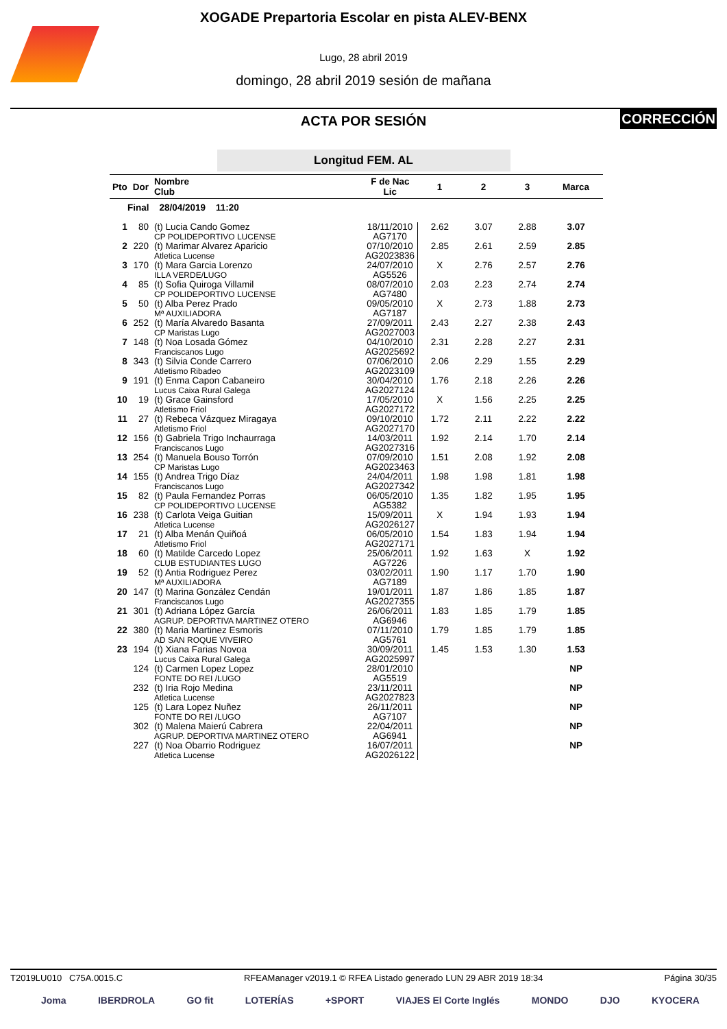XOGADE Prepartoria Escolar en pista ALEV-BENX
Lugo, 28 abril 2019
domingo, 28 abril 2019 sesión de mañana
ACTA POR SESIÓN
CORRECCIÓN
Longitud FEM. AL
| Pto | Dor | Nombre Club | F de Nac Lic | 1 | 2 | 3 | Marca |
| --- | --- | --- | --- | --- | --- | --- | --- |
| Final 28/04/2019 11:20 | | | | | | | |
| 1 | 80 | (t) Lucia Cando Gomez CP POLIDEPORTIVO LUCENSE | 18/11/2010 AG7170 | 2.62 | 3.07 | 2.88 | 3.07 |
| 2 | 220 | (t) Marimar Alvarez Aparicio Atletica Lucense | 07/10/2010 AG2023836 | 2.85 | 2.61 | 2.59 | 2.85 |
| 3 | 170 | (t) Mara Garcia Lorenzo ILLA VERDE/LUGO | 24/07/2010 AG5526 | X | 2.76 | 2.57 | 2.76 |
| 4 | 85 | (t) Sofia Quiroga Villamil CP POLIDEPORTIVO LUCENSE | 08/07/2010 AG7480 | 2.03 | 2.23 | 2.74 | 2.74 |
| 5 | 50 | (t) Alba Perez Prado Mª AUXILIADORA | 09/05/2010 AG7187 | X | 2.73 | 1.88 | 2.73 |
| 6 | 252 | (t) María Alvaredo Basanta CP Maristas Lugo | 27/09/2011 AG2027003 | 2.43 | 2.27 | 2.38 | 2.43 |
| 7 | 148 | (t) Noa Losada Gómez Franciscanos Lugo | 04/10/2010 AG2025692 | 2.31 | 2.28 | 2.27 | 2.31 |
| 8 | 343 | (t) Silvia Conde Carrero Atletismo Ribadeo | 07/06/2010 AG2023109 | 2.06 | 2.29 | 1.55 | 2.29 |
| 9 | 191 | (t) Enma Capon Cabaneiro Lucus Caixa Rural Galega | 30/04/2010 AG2027124 | 1.76 | 2.18 | 2.26 | 2.26 |
| 10 | 19 | (t) Grace Gainsford Atletismo Friol | 17/05/2010 AG2027172 | X | 1.56 | 2.25 | 2.25 |
| 11 | 27 | (t) Rebeca Vázquez Miragaya Atletismo Friol | 09/10/2010 AG2027170 | 1.72 | 2.11 | 2.22 | 2.22 |
| 12 | 156 | (t) Gabriela Trigo Inchaurraga Franciscanos Lugo | 14/03/2011 AG2027316 | 1.92 | 2.14 | 1.70 | 2.14 |
| 13 | 254 | (t) Manuela Bouso Torrón CP Maristas Lugo | 07/09/2010 AG2023463 | 1.51 | 2.08 | 1.92 | 2.08 |
| 14 | 155 | (t) Andrea Trigo Díaz Franciscanos Lugo | 24/04/2011 AG2027342 | 1.98 | 1.98 | 1.81 | 1.98 |
| 15 | 82 | (t) Paula Fernandez Porras CP POLIDEPORTIVO LUCENSE | 06/05/2010 AG5382 | 1.35 | 1.82 | 1.95 | 1.95 |
| 16 | 238 | (t) Carlota Veiga Guitian Atletica Lucense | 15/09/2011 AG2026127 | X | 1.94 | 1.93 | 1.94 |
| 17 | 21 | (t) Alba Menán Quiñoá Atletismo Friol | 06/05/2010 AG2027171 | 1.54 | 1.83 | 1.94 | 1.94 |
| 18 | 60 | (t) Matilde Carcedo Lopez CLUB ESTUDIANTES LUGO | 25/06/2011 AG7226 | 1.92 | 1.63 | X | 1.92 |
| 19 | 52 | (t) Antia Rodriguez Perez Mª AUXILIADORA | 03/02/2011 AG7189 | 1.90 | 1.17 | 1.70 | 1.90 |
| 20 | 147 | (t) Marina González Cendán Franciscanos Lugo | 19/01/2011 AG2027355 | 1.87 | 1.86 | 1.85 | 1.87 |
| 21 | 301 | (t) Adriana López García AGRUP. DEPORTIVA MARTINEZ OTERO | 26/06/2011 AG6946 | 1.83 | 1.85 | 1.79 | 1.85 |
| 22 | 380 | (t) Maria Martinez Esmoris AD SAN ROQUE VIVEIRO | 07/11/2010 AG5761 | 1.79 | 1.85 | 1.79 | 1.85 |
| 23 | 194 | (t) Xiana Farias Novoa Lucus Caixa Rural Galega | 30/09/2011 AG2025997 | 1.45 | 1.53 | 1.30 | 1.53 |
| | 124 | (t) Carmen Lopez Lopez FONTE DO REI /LUGO | 28/01/2010 AG5519 | | | | NP |
| | 232 | (t) Iria Rojo Medina Atletica Lucense | 23/11/2011 AG2027823 | | | | NP |
| | 125 | (t) Lara Lopez Nuñez FONTE DO REI /LUGO | 26/11/2011 AG7107 | | | | NP |
| | 302 | (t) Malena Maierú Cabrera AGRUP. DEPORTIVA MARTINEZ OTERO | 22/04/2011 AG6941 | | | | NP |
| | 227 | (t) Noa Obarrio Rodriguez Atletica Lucense | 16/07/2011 AG2026122 | | | | NP |
T2019LU010 C75A.0015.C RFEAManager v2019.1 © RFEA Listado generado LUN 29 ABR 2019 18:34 Página 30/35
Joma IBERDROLA GO fit LOTERÍAS +SPORT VIAJES El Corte Inglés MONDO DJO KYOCERA